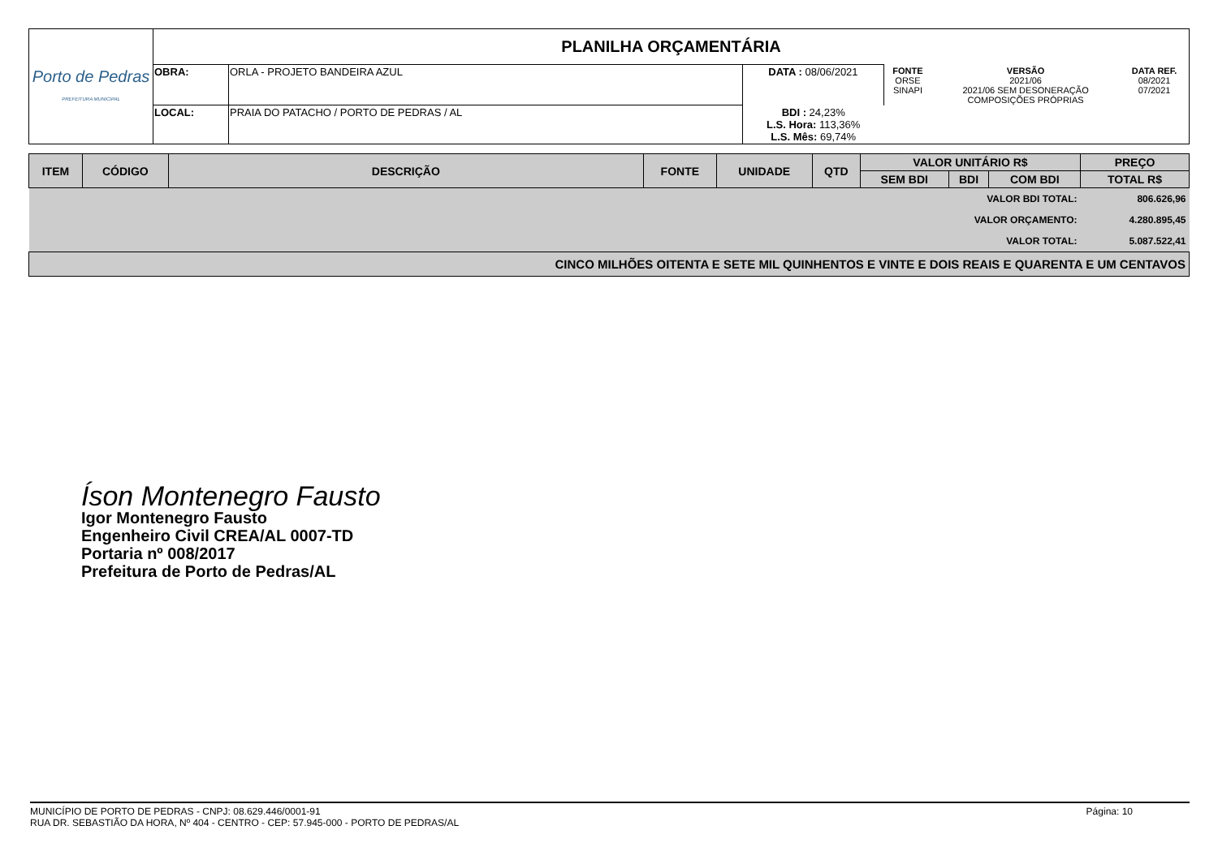| Porto de Pedras PREFEITURA MUNICIPAL | PLANILHA ORÇAMENTÁRIA | | | | | |
| | OBRA: | ORLA - PROJETO BANDEIRA AZUL | DATA : 08/06/2021 | FONTE ORSE SINAPI | VERSÃO 2021/06 2021/06 SEM DESONERAÇÃO COMPOSIÇÕES PRÓPRIAS | DATA REF. 08/2021 07/2021 |
| | LOCAL: | PRAIA DO PATACHO / PORTO DE PEDRAS / AL | BDI : 24,23% L.S. Hora: 113,36% L.S. Mês: 69,74% | | | |
| ITEM | CÓDIGO | DESCRIÇÃO | FONTE | UNIDADE | QTD | VALOR UNITÁRIO R$ | | | PREÇO |
| --- | --- | --- | --- | --- | --- | --- | --- | --- | --- |
| | | | | | | SEM BDI | BDI | COM BDI | TOTAL R$ |
| VALOR BDI TOTAL: | | | | | | | | | 806.626,96 |
| VALOR ORÇAMENTO: | | | | | | | | | 4.280.895,45 |
| VALOR TOTAL: | | | | | | | | | 5.087.522,41 |
| CINCO MILHÕES OITENTA E SETE MIL QUINHENTOS E VINTE E DOIS REAIS E QUARENTA E UM CENTAVOS | | | | | | | | | |
Íson Montenegro Fausto
Igor Montenegro Fausto
Engenheiro Civil CREA/AL 0007-TD
Portaria nº 008/2017
Prefeitura de Porto de Pedras/AL
MUNICÍPIO DE PORTO DE PEDRAS - CNPJ: 08.629.446/0001-91
RUA DR. SEBASTIÃO DA HORA, Nº 404 - CENTRO - CEP: 57.945-000 - PORTO DE PEDRAS/AL
Página: 10